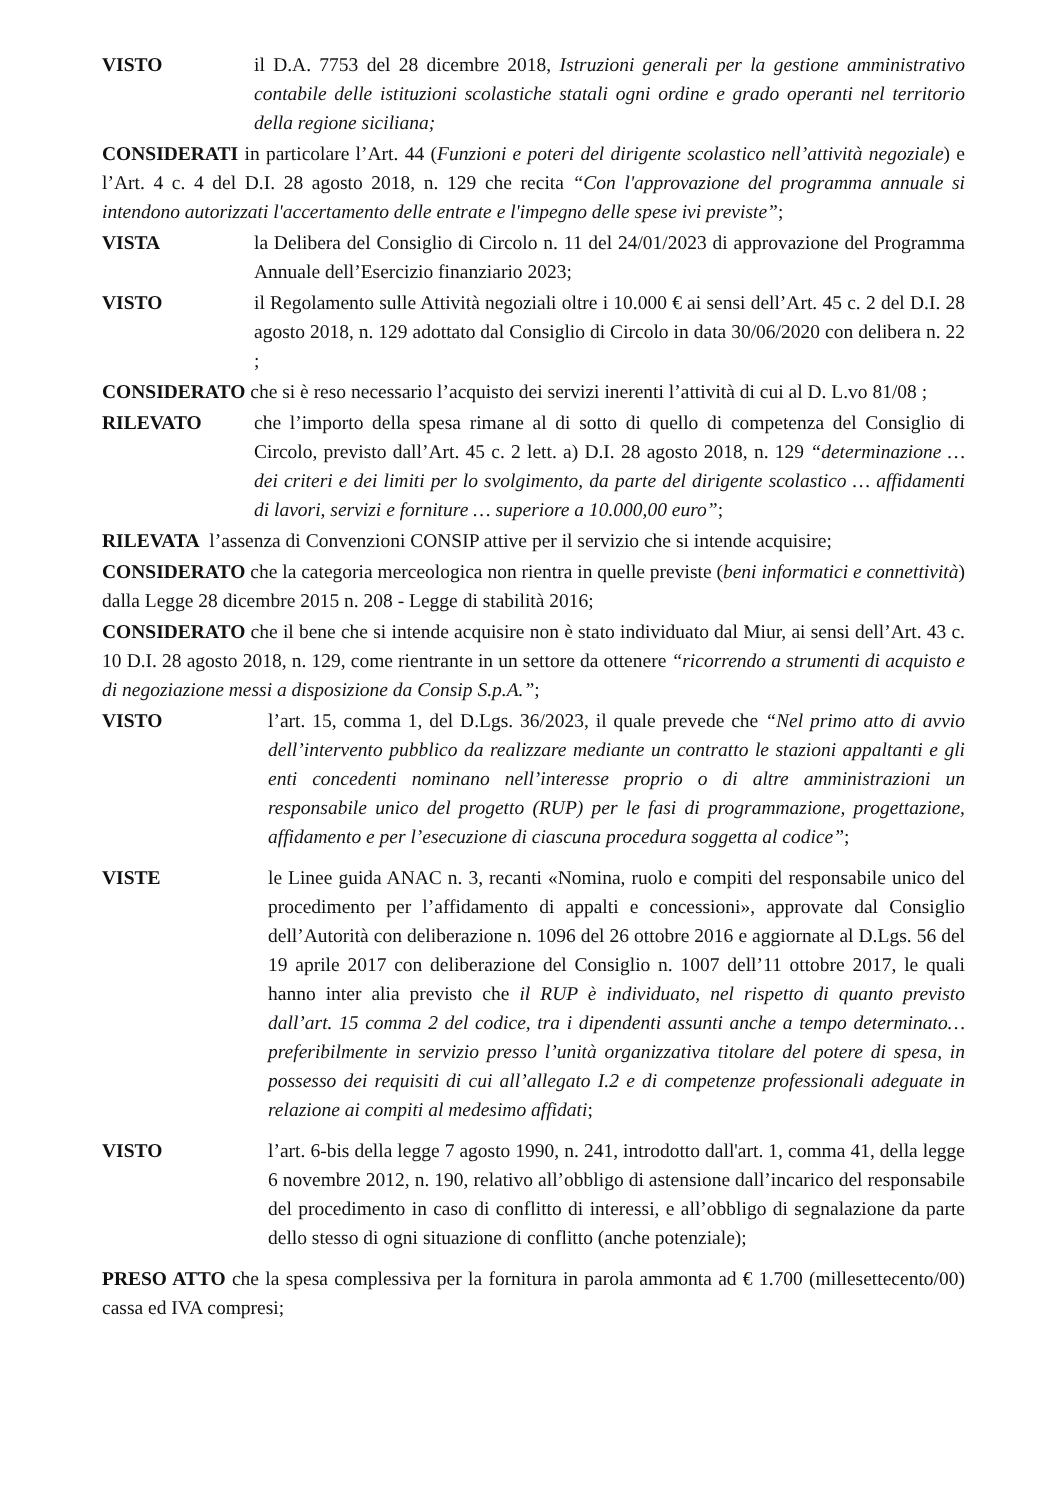VISTO il D.A. 7753 del 28 dicembre 2018, Istruzioni generali per la gestione amministrativo contabile delle istituzioni scolastiche statali ogni ordine e grado operanti nel territorio della regione siciliana;
CONSIDERATI in particolare l’Art. 44 (Funzioni e poteri del dirigente scolastico nell’attività negoziale) e l’Art. 4 c. 4 del D.I. 28 agosto 2018, n. 129 che recita “Con l'approvazione del programma annuale si intendono autorizzati l'accertamento delle entrate e l'impegno delle spese ivi previste”;
VISTA la Delibera del Consiglio di Circolo n. 11 del 24/01/2023 di approvazione del Programma Annuale dell’Esercizio finanziario 2023;
VISTO il Regolamento sulle Attività negoziali oltre i 10.000 € ai sensi dell’Art. 45 c. 2 del D.I. 28 agosto 2018, n. 129 adottato dal Consiglio di Circolo in data 30/06/2020 con delibera n. 22 ;
CONSIDERATO che si è reso necessario l’acquisto dei servizi inerenti l’attività di cui al D. L.vo 81/08 ;
RILEVATO che l’importo della spesa rimane al di sotto di quello di competenza del Consiglio di Circolo, previsto dall’Art. 45 c. 2 lett. a) D.I. 28 agosto 2018, n. 129 “determinazione … dei criteri e dei limiti per lo svolgimento, da parte del dirigente scolastico … affidamenti di lavori, servizi e forniture … superiore a 10.000,00 euro”;
RILEVATA l’assenza di Convenzioni CONSIP attive per il servizio che si intende acquisire;
CONSIDERATO che la categoria merceologica non rientra in quelle previste (beni informatici e connettività) dalla Legge 28 dicembre 2015 n. 208 - Legge di stabilità 2016;
CONSIDERATO che il bene che si intende acquisire non è stato individuato dal Miur, ai sensi dell’Art. 43 c. 10 D.I. 28 agosto 2018, n. 129, come rientrante in un settore da ottenere “ricorrendo a strumenti di acquisto e di negoziazione messi a disposizione da Consip S.p.A.”;
VISTO l’art. 15, comma 1, del D.Lgs. 36/2023, il quale prevede che “Nel primo atto di avvio dell’intervento pubblico da realizzare mediante un contratto le stazioni appaltanti e gli enti concedenti nominano nell’interesse proprio o di altre amministrazioni un responsabile unico del progetto (RUP) per le fasi di programmazione, progettazione, affidamento e per l’esecuzione di ciascuna procedura soggetta al codice”;
VISTE le Linee guida ANAC n. 3, recanti «Nomina, ruolo e compiti del responsabile unico del procedimento per l’affidamento di appalti e concessioni», approvate dal Consiglio dell’Autorità con deliberazione n. 1096 del 26 ottobre 2016 e aggiornate al D.Lgs. 56 del 19 aprile 2017 con deliberazione del Consiglio n. 1007 dell’11 ottobre 2017, le quali hanno inter alia previsto che il RUP è individuato, nel rispetto di quanto previsto dall’art. 15 comma 2 del codice, tra i dipendenti assunti anche a tempo determinato… preferibilmente in servizio presso l’unità organizzativa titolare del potere di spesa, in possesso dei requisiti di cui all’allegato I.2 e di competenze professionali adeguate in relazione ai compiti al medesimo affidati;
VISTO l’art. 6-bis della legge 7 agosto 1990, n. 241, introdotto dall'art. 1, comma 41, della legge 6 novembre 2012, n. 190, relativo all’obbligo di astensione dall’incarico del responsabile del procedimento in caso di conflitto di interessi, e all’obbligo di segnalazione da parte dello stesso di ogni situazione di conflitto (anche potenziale);
PRESO ATTO che la spesa complessiva per la fornitura in parola ammonta ad € 1.700 (millesettecento/00) cassa ed IVA compresi;